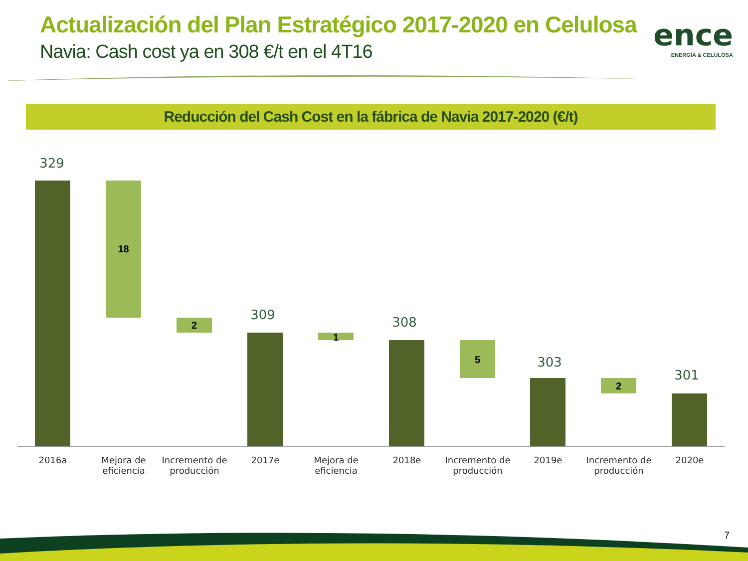Actualización del Plan Estratégico 2017-2020 en Celulosa
Navia: Cash cost ya en 308 €/t en el 4T16
ence
ENERGÍA & CELULOSA
Reducción del Cash Cost en la fábrica de Navia 2017-2020 (€/t)
329
18
2
309
1
308
5 303
2
301
2016a
Mejora de eficiencia
Incremento de producción
2017e
Mejora de eficiencia
2018e
Incremento de producción
2019e
Incremento de producción
2020e
7